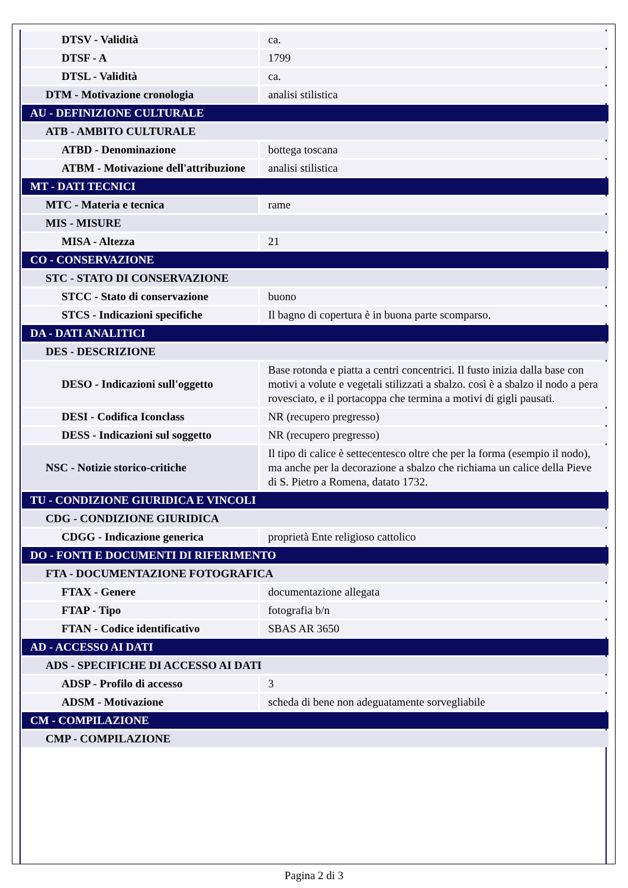| DTSV - Validità | ca. |
| DTSF - A | 1799 |
| DTSL - Validità | ca. |
| DTM - Motivazione cronologia | analisi stilistica |
| AU - DEFINIZIONE CULTURALE | |
| ATB - AMBITO CULTURALE | |
| ATBD - Denominazione | bottega toscana |
| ATBM - Motivazione dell'attribuzione | analisi stilistica |
| MT - DATI TECNICI | |
| MTC - Materia e tecnica | rame |
| MIS - MISURE | |
| MISA - Altezza | 21 |
| CO - CONSERVAZIONE | |
| STC - STATO DI CONSERVAZIONE | |
| STCC - Stato di conservazione | buono |
| STCS - Indicazioni specifiche | Il bagno di copertura è in buona parte scomparso. |
| DA - DATI ANALITICI | |
| DES - DESCRIZIONE | |
| DESO - Indicazioni sull'oggetto | Base rotonda e piatta a centri concentrici. Il fusto inizia dalla base con motivi a volute e vegetali stilizzati a sbalzo. così è a sbalzo il nodo a pera rovesciato, e il portacoppa che termina a motivi di gigli pausati. |
| DESI - Codifica Iconclass | NR (recupero pregresso) |
| DESS - Indicazioni sul soggetto | NR (recupero pregresso) |
| NSC - Notizie storico-critiche | Il tipo di calice è settecentesco oltre che per la forma (esempio il nodo), ma anche per la decorazione a sbalzo che richiama un calice della Pieve di S. Pietro a Romena, datato 1732. |
| TU - CONDIZIONE GIURIDICA E VINCOLI | |
| CDG - CONDIZIONE GIURIDICA | |
| CDGG - Indicazione generica | proprietà Ente religioso cattolico |
| DO - FONTI E DOCUMENTI DI RIFERIMENTO | |
| FTA - DOCUMENTAZIONE FOTOGRAFICA | |
| FTAX - Genere | documentazione allegata |
| FTAP - Tipo | fotografia b/n |
| FTAN - Codice identificativo | SBAS AR 3650 |
| AD - ACCESSO AI DATI | |
| ADS - SPECIFICHE DI ACCESSO AI DATI | |
| ADSP - Profilo di accesso | 3 |
| ADSM - Motivazione | scheda di bene non adeguatamente sorvegliabile |
| CM - COMPILAZIONE | |
| CMP - COMPILAZIONE | |
Pagina 2 di 3